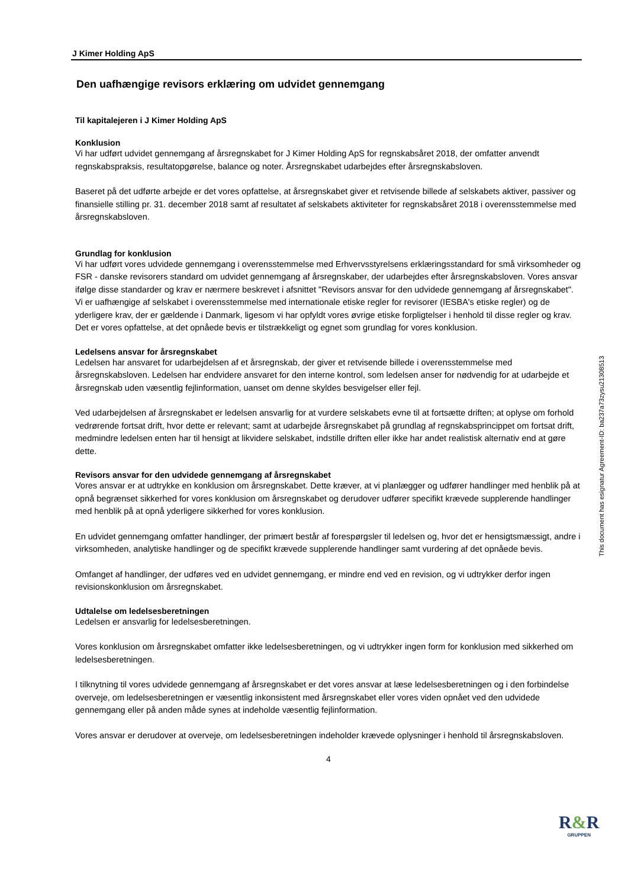J Kimer Holding ApS
Den uafhængige revisors erklæring om udvidet gennemgang
Til kapitalejeren i J Kimer Holding ApS
Konklusion
Vi har udført udvidet gennemgang af årsregnskabet for J Kimer Holding ApS for regnskabsåret 2018, der omfatter anvendt regnskabspraksis, resultatopgørelse, balance og noter. Årsregnskabet udarbejdes efter årsregnskabsloven.
Baseret på det udførte arbejde er det vores opfattelse, at årsregnskabet giver et retvisende billede af selskabets aktiver, passiver og finansielle stilling pr. 31. december 2018 samt af resultatet af selskabets aktiviteter for regnskabsåret 2018 i overensstemmelse med årsregnskabsloven.
Grundlag for konklusion
Vi har udført vores udvidede gennemgang i overensstemmelse med Erhvervsstyrelsens erklæringsstandard for små virksomheder og FSR - danske revisorers standard om udvidet gennemgang af årsregnskaber, der udarbejdes efter årsregnskabsloven. Vores ansvar ifølge disse standarder og krav er nærmere beskrevet i afsnittet "Revisors ansvar for den udvidede gennemgang af årsregnskabet". Vi er uafhængige af selskabet i overensstemmelse med internationale etiske regler for revisorer (IESBA's etiske regler) og de yderligere krav, der er gældende i Danmark, ligesom vi har opfyldt vores øvrige etiske forpligtelser i henhold til disse regler og krav. Det er vores opfattelse, at det opnåede bevis er tilstrækkeligt og egnet som grundlag for vores konklusion.
Ledelsens ansvar for årsregnskabet
Ledelsen har ansvaret for udarbejdelsen af et årsregnskab, der giver et retvisende billede i overensstemmelse med årsregnskabsloven. Ledelsen har endvidere ansvaret for den interne kontrol, som ledelsen anser for nødvendig for at udarbejde et årsregnskab uden væsentlig fejlinformation, uanset om denne skyldes besvigelser eller fejl.
Ved udarbejdelsen af årsregnskabet er ledelsen ansvarlig for at vurdere selskabets evne til at fortsætte driften; at oplyse om forhold vedrørende fortsat drift, hvor dette er relevant; samt at udarbejde årsregnskabet på grundlag af regnskabsprincippet om fortsat drift, medmindre ledelsen enten har til hensigt at likvidere selskabet, indstille driften eller ikke har andet realistisk alternativ end at gøre dette.
Revisors ansvar for den udvidede gennemgang af årsregnskabet
Vores ansvar er at udtrykke en konklusion om årsregnskabet. Dette kræver, at vi planlægger og udfører handlinger med henblik på at opnå begrænset sikkerhed for vores konklusion om årsregnskabet og derudover udfører specifikt krævede supplerende handlinger med henblik på at opnå yderligere sikkerhed for vores konklusion.
En udvidet gennemgang omfatter handlinger, der primært består af forespørgsler til ledelsen og, hvor det er hensigtsmæssigt, andre i virksomheden, analytiske handlinger og de specifikt krævede supplerende handlinger samt vurdering af det opnåede bevis.
Omfanget af handlinger, der udføres ved en udvidet gennemgang, er mindre end ved en revision, og vi udtrykker derfor ingen revisionskonklusion om årsregnskabet.
Udtalelse om ledelsesberetningen
Ledelsen er ansvarlig for ledelsesberetningen.
Vores konklusion om årsregnskabet omfatter ikke ledelsesberetningen, og vi udtrykker ingen form for konklusion med sikkerhed om ledelsesberetningen.
I tilknytning til vores udvidede gennemgang af årsregnskabet er det vores ansvar at læse ledelsesberetningen og i den forbindelse overveje, om ledelsesberetningen er væsentlig inkonsistent med årsregnskabet eller vores viden opnået ved den udvidede gennemgang eller på anden måde synes at indeholde væsentlig fejlinformation.
Vores ansvar er derudover at overveje, om ledelsesberetningen indeholder krævede oplysninger i henhold til årsregnskabsloven.
4
This document has esignatur Agreement-ID: ba237a73zysu21308513
R&R
GRUPPEN